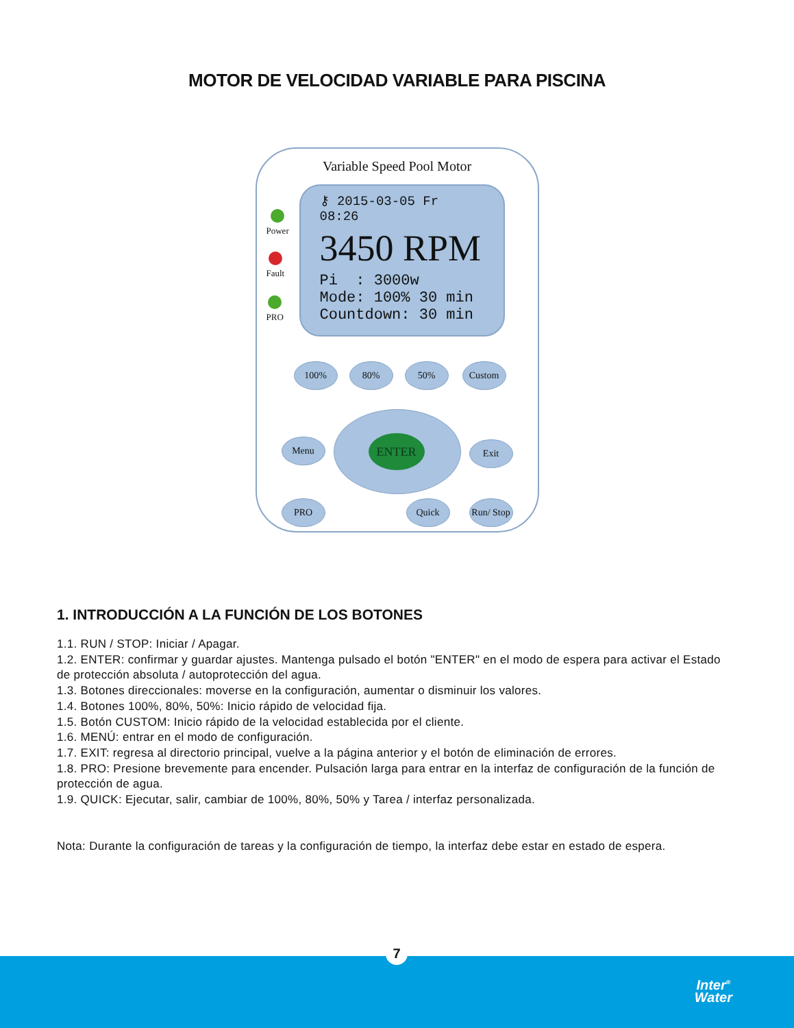MOTOR DE VELOCIDAD VARIABLE PARA PISCINA
Variable Speed Pool Motor
Power
Fault
PRO
⚷ 2015-03-05 Fr 08:26
3450 RPM
Pi : 3000w
Mode: 100% 30 min
Countdown: 30 min
100% 80% 50% Custom
Menu
ENTER
Exit
PRO Quick
Run/ Stop
1. INTRODUCCIÓN A LA FUNCIÓN DE LOS BOTONES
1.1. RUN / STOP: Iniciar / Apagar.
1.2. ENTER: confirmar y guardar ajustes. Mantenga pulsado el botón "ENTER" en el modo de espera para activar el Estado de protección absoluta / autoprotección del agua.
1.3. Botones direccionales: moverse en la configuración, aumentar o disminuir los valores.
1.4. Botones 100%, 80%, 50%: Inicio rápido de velocidad fija.
1.5. Botón CUSTOM: Inicio rápido de la velocidad establecida por el cliente.
1.6. MENÚ: entrar en el modo de configuración.
1.7. EXIT: regresa al directorio principal, vuelve a la página anterior y el botón de eliminación de errores.
1.8. PRO: Presione brevemente para encender. Pulsación larga para entrar en la interfaz de configuración de la función de protección de agua.
1.9. QUICK: Ejecutar, salir, cambiar de 100%, 80%, 50% y Tarea / interfaz personalizada.
Nota: Durante la configuración de tareas y la configuración de tiempo, la interfaz debe estar en estado de espera.
7
Inter<sup>®</sup>
Water